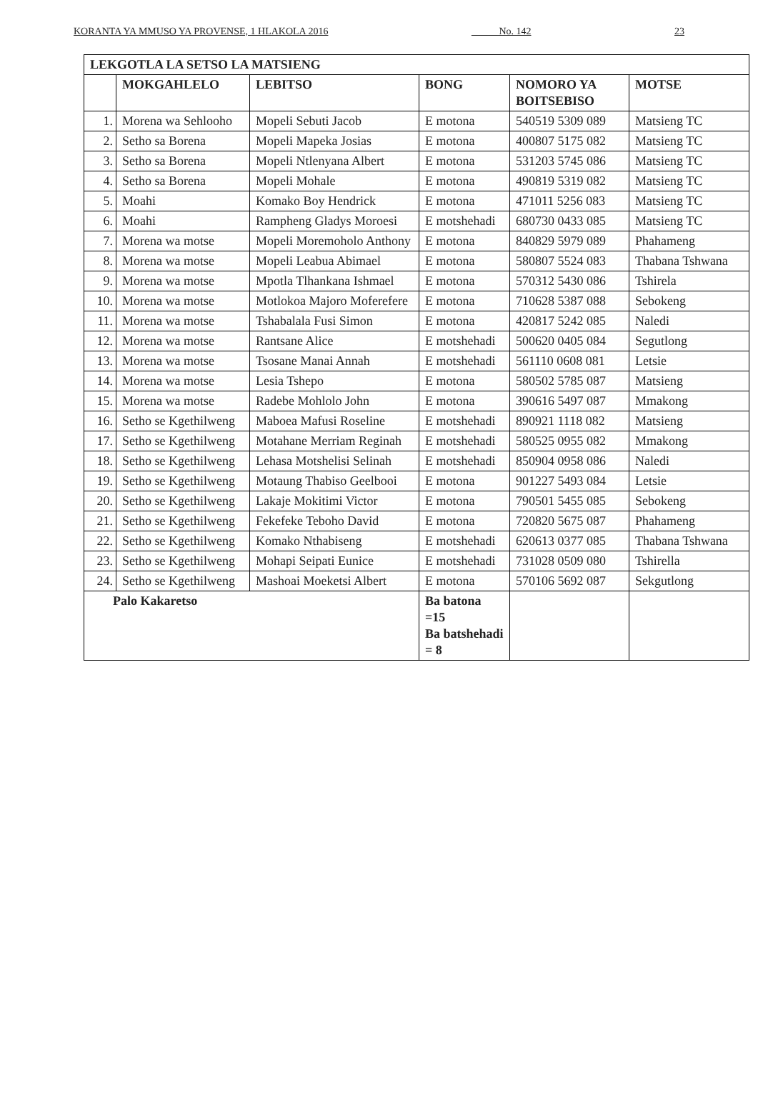KORANTA YA MMUSO YA PROVENSE, 1 HLAKOLA 2016 _____ No. 142 23
| LEKGOTLA LA SETSO LA MATSIENG | | | | | |
| --- | --- | --- | --- | --- | --- |
| | MOKGAHLELO | LEBITSO | BONG | NOMORO YA BOITSEBISO | MOTSE |
| 1. | Morena wa Sehlooho | Mopeli Sebuti Jacob | E motona | 540519 5309 089 | Matsieng TC |
| 2. | Setho sa Borena | Mopeli Mapeka Josias | E motona | 400807 5175 082 | Matsieng TC |
| 3. | Setho sa Borena | Mopeli Ntlenyana Albert | E motona | 531203 5745 086 | Matsieng TC |
| 4. | Setho sa Borena | Mopeli Mohale | E motona | 490819 5319 082 | Matsieng TC |
| 5. | Moahi | Komako Boy Hendrick | E motona | 471011 5256 083 | Matsieng TC |
| 6. | Moahi | Rampheng Gladys Moroesi | E motshehadi | 680730 0433 085 | Matsieng TC |
| 7. | Morena wa motse | Mopeli Moremoholo Anthony | E motona | 840829 5979 089 | Phahameng |
| 8. | Morena wa motse | Mopeli Leabua Abimael | E motona | 580807 5524 083 | Thabana Tshwana |
| 9. | Morena wa motse | Mpotla Tlhankana Ishmael | E motona | 570312 5430 086 | Tshirela |
| 10. | Morena wa motse | Motlokoa Majoro Moferefere | E motona | 710628 5387 088 | Sebokeng |
| 11. | Morena wa motse | Tshabalala Fusi Simon | E motona | 420817 5242 085 | Naledi |
| 12. | Morena wa motse | Rantsane Alice | E motshehadi | 500620 0405 084 | Segutlong |
| 13. | Morena wa motse | Tsosane Manai Annah | E motshehadi | 561110 0608 081 | Letsie |
| 14. | Morena wa motse | Lesia Tshepo | E motona | 580502 5785 087 | Matsieng |
| 15. | Morena wa motse | Radebe Mohlolo John | E motona | 390616 5497 087 | Mmakong |
| 16. | Setho se Kgethilweng | Maboea Mafusi Roseline | E motshehadi | 890921 1118 082 | Matsieng |
| 17. | Setho se Kgethilweng | Motahane Merriam Reginah | E motshehadi | 580525 0955 082 | Mmakong |
| 18. | Setho se Kgethilweng | Lehasa Motshelisi Selinah | E motshehadi | 850904 0958 086 | Naledi |
| 19. | Setho se Kgethilweng | Motaung Thabiso Geelbooi | E motona | 901227 5493 084 | Letsie |
| 20. | Setho se Kgethilweng | Lakaje Mokitimi Victor | E motona | 790501 5455 085 | Sebokeng |
| 21. | Setho se Kgethilweng | Fekefeke Teboho David | E motona | 720820 5675 087 | Phahameng |
| 22. | Setho se Kgethilweng | Komako Nthabiseng | E motshehadi | 620613 0377 085 | Thabana Tshwana |
| 23. | Setho se Kgethilweng | Mohapi Seipati Eunice | E motshehadi | 731028 0509 080 | Tshirella |
| 24. | Setho se Kgethilweng | Mashoai Moeketsi Albert | E motona | 570106 5692 087 | Sekgutlong |
| Palo Kakaretso | | | Ba batona =15 Ba batshehadi = 8 | | |